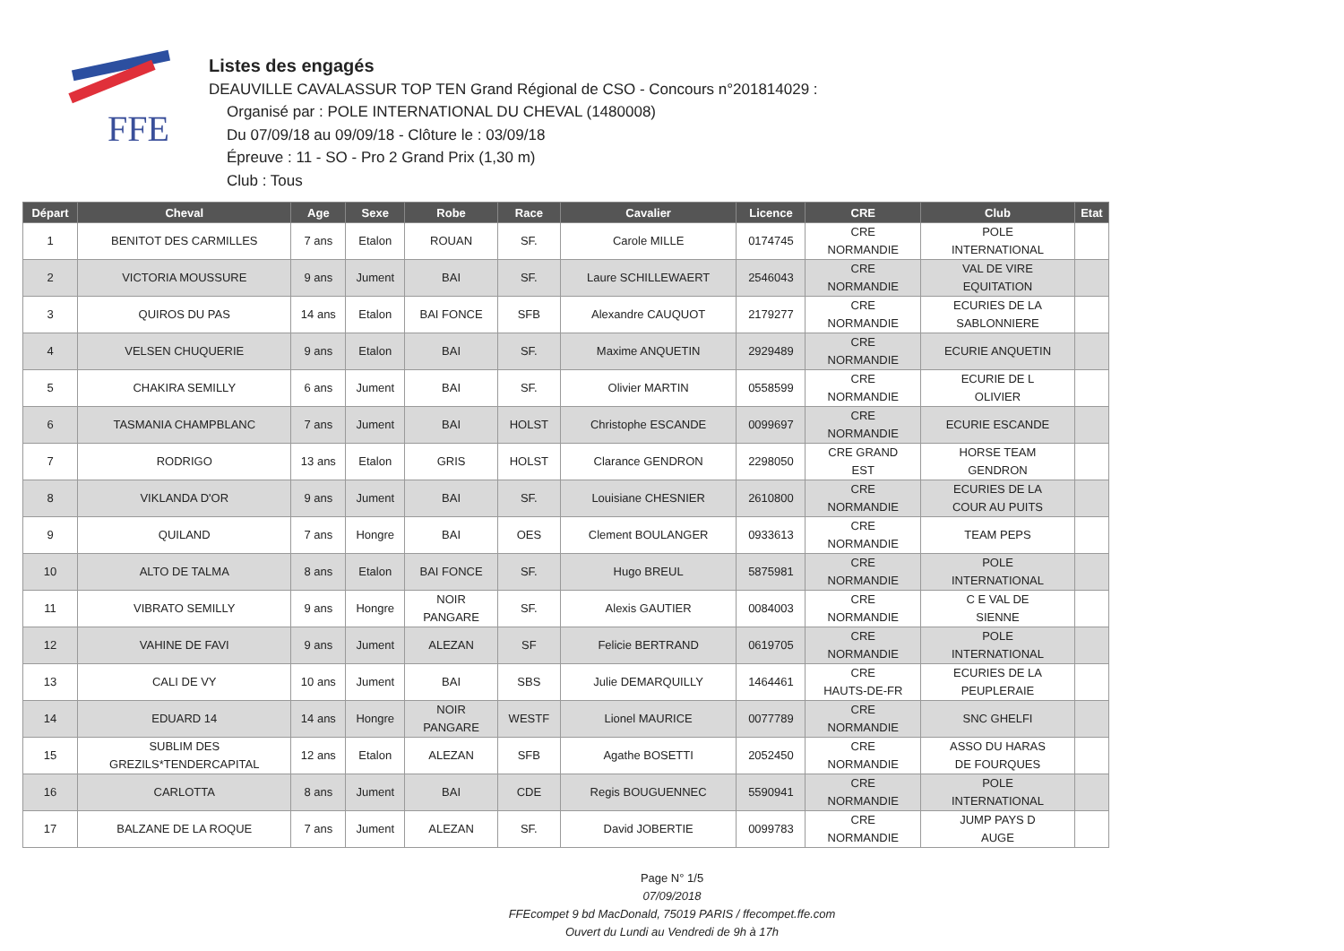FFE
Listes des engagés
DEAUVILLE CAVALASSUR TOP TEN Grand Régional de CSO - Concours n°201814029 :
Organisé par : POLE INTERNATIONAL DU CHEVAL (1480008)
Du 07/09/18 au 09/09/18 - Clôture le : 03/09/18
Épreuve : 11 - SO - Pro 2 Grand Prix (1,30 m)
Club : Tous
| Départ | Cheval | Age | Sexe | Robe | Race | Cavalier | Licence | CRE | Club | Etat |
| --- | --- | --- | --- | --- | --- | --- | --- | --- | --- | --- |
| 1 | BENITOT DES CARMILLES | 7 ans | Etalon | ROUAN | SF. | Carole MILLE | 0174745 | CRE NORMANDIE | POLE INTERNATIONAL | |
| 2 | VICTORIA MOUSSURE | 9 ans | Jument | BAI | SF. | Laure SCHILLEWAERT | 2546043 | CRE NORMANDIE | VAL DE VIRE EQUITATION | |
| 3 | QUIROS DU PAS | 14 ans | Etalon | BAI FONCE | SFB | Alexandre CAUQUOT | 2179277 | CRE NORMANDIE | ECURIES DE LA SABLONNIERE | |
| 4 | VELSEN CHUQUERIE | 9 ans | Etalon | BAI | SF. | Maxime ANQUETIN | 2929489 | CRE NORMANDIE | ECURIE ANQUETIN | |
| 5 | CHAKIRA SEMILLY | 6 ans | Jument | BAI | SF. | Olivier MARTIN | 0558599 | CRE NORMANDIE | ECURIE DE L OLIVIER | |
| 6 | TASMANIA CHAMPBLANC | 7 ans | Jument | BAI | HOLST | Christophe ESCANDE | 0099697 | CRE NORMANDIE | ECURIE ESCANDE | |
| 7 | RODRIGO | 13 ans | Etalon | GRIS | HOLST | Clarance GENDRON | 2298050 | CRE GRAND EST | HORSE TEAM GENDRON | |
| 8 | VIKLANDA D'OR | 9 ans | Jument | BAI | SF. | Louisiane CHESNIER | 2610800 | CRE NORMANDIE | ECURIES DE LA COUR AU PUITS | |
| 9 | QUILAND | 7 ans | Hongre | BAI | OES | Clement BOULANGER | 0933613 | CRE NORMANDIE | TEAM PEPS | |
| 10 | ALTO DE TALMA | 8 ans | Etalon | BAI FONCE | SF. | Hugo BREUL | 5875981 | CRE NORMANDIE | POLE INTERNATIONAL | |
| 11 | VIBRATO SEMILLY | 9 ans | Hongre | NOIR PANGARE | SF. | Alexis GAUTIER | 0084003 | CRE NORMANDIE | C E VAL DE SIENNE | |
| 12 | VAHINE DE FAVI | 9 ans | Jument | ALEZAN | SF | Felicie BERTRAND | 0619705 | CRE NORMANDIE | POLE INTERNATIONAL | |
| 13 | CALI DE VY | 10 ans | Jument | BAI | SBS | Julie DEMARQUILLY | 1464461 | CRE HAUTS-DE-FR | ECURIES DE LA PEUPLERAIE | |
| 14 | EDUARD 14 | 14 ans | Hongre | NOIR PANGARE | WESTF | Lionel MAURICE | 0077789 | CRE NORMANDIE | SNC GHELFI | |
| 15 | SUBLIM DES GREZILS*TENDERCAPITAL | 12 ans | Etalon | ALEZAN | SFB | Agathe BOSETTI | 2052450 | CRE NORMANDIE | ASSO DU HARAS DE FOURQUES | |
| 16 | CARLOTTA | 8 ans | Jument | BAI | CDE | Regis BOUGUENNEC | 5590941 | CRE NORMANDIE | POLE INTERNATIONAL | |
| 17 | BALZANE DE LA ROQUE | 7 ans | Jument | ALEZAN | SF. | David JOBERTIE | 0099783 | CRE NORMANDIE | JUMP PAYS D AUGE | |
Page N° 1/5
07/09/2018
FFEcompet 9 bd MacDonald, 75019 PARIS / ffecompet.ffe.com
Ouvert du Lundi au Vendredi de 9h à 17h